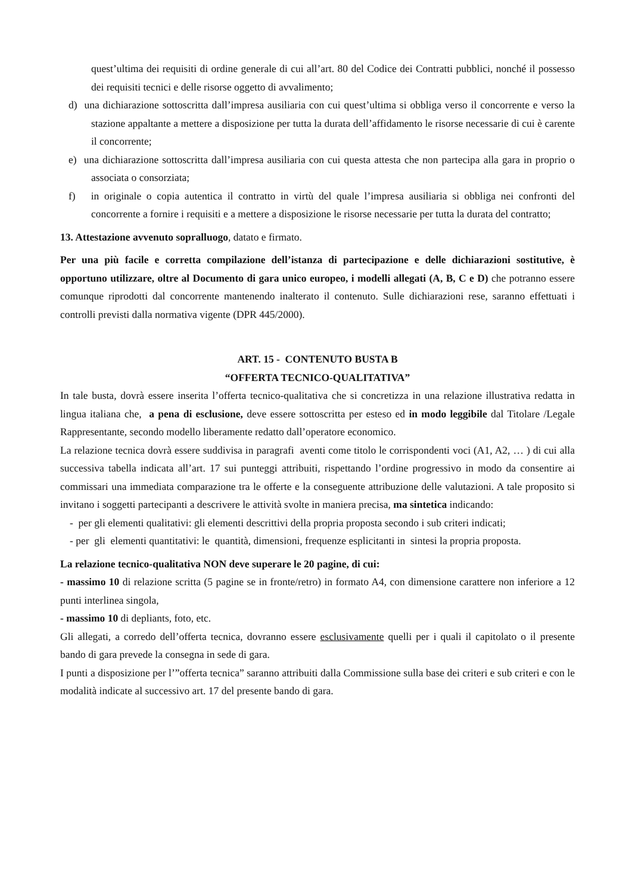quest’ultima dei requisiti di ordine generale di cui all’art. 80 del Codice dei Contratti pubblici, nonché il possesso dei requisiti tecnici e delle risorse oggetto di avvalimento;
d) una dichiarazione sottoscritta dall’impresa ausiliaria con cui quest’ultima si obbliga verso il concorrente e verso la stazione appaltante a mettere a disposizione per tutta la durata dell’affidamento le risorse necessarie di cui è carente il concorrente;
e) una dichiarazione sottoscritta dall’impresa ausiliaria con cui questa attesta che non partecipa alla gara in proprio o associata o consorziata;
f) in originale o copia autentica il contratto in virtù del quale l’impresa ausiliaria si obbliga nei confronti del concorrente a fornire i requisiti e a mettere a disposizione le risorse necessarie per tutta la durata del contratto;
13. Attestazione avvenuto sopralluogo, datato e firmato.
Per una più facile e corretta compilazione dell’istanza di partecipazione e delle dichiarazioni sostitutive, è opportuno utilizzare, oltre al Documento di gara unico europeo, i modelli allegati (A, B, C e D) che potranno essere comunque riprodotti dal concorrente mantenendo inalterato il contenuto. Sulle dichiarazioni rese, saranno effettuati i controlli previsti dalla normativa vigente (DPR 445/2000).
ART. 15 - CONTENUTO BUSTA B
“OFFERTA TECNICO-QUALITATIVA”
In tale busta, dovrà essere inserita l’offerta tecnico-qualitativa che si concretizza in una relazione illustrativa redatta in lingua italiana che, a pena di esclusione, deve essere sottoscritta per esteso ed in modo leggibile dal Titolare /Legale Rappresentante, secondo modello liberamente redatto dall’operatore economico.
La relazione tecnica dovrà essere suddivisa in paragrafi aventi come titolo le corrispondenti voci (A1, A2, … ) di cui alla successiva tabella indicata all’art. 17 sui punteggi attribuiti, rispettando l’ordine progressivo in modo da consentire ai commissari una immediata comparazione tra le offerte e la conseguente attribuzione delle valutazioni. A tale proposito si invitano i soggetti partecipanti a descrivere le attività svolte in maniera precisa, ma sintetica indicando:
- per gli elementi qualitativi: gli elementi descrittivi della propria proposta secondo i sub criteri indicati;
- per gli elementi quantitativi: le quantità, dimensioni, frequenze esplicitanti in sintesi la propria proposta.
La relazione tecnico-qualitativa NON deve superare le 20 pagine, di cui:
- massimo 10 di relazione scritta (5 pagine se in fronte/retro) in formato A4, con dimensione carattere non inferiore a 12 punti interlinea singola,
- massimo 10 di depliants, foto, etc.
Gli allegati, a corredo dell’offerta tecnica, dovranno essere esclusivamente quelli per i quali il capitolato o il presente bando di gara prevede la consegna in sede di gara.
I punti a disposizione per l’”offerta tecnica” saranno attribuiti dalla Commissione sulla base dei criteri e sub criteri e con le modalità indicate al successivo art. 17 del presente bando di gara.